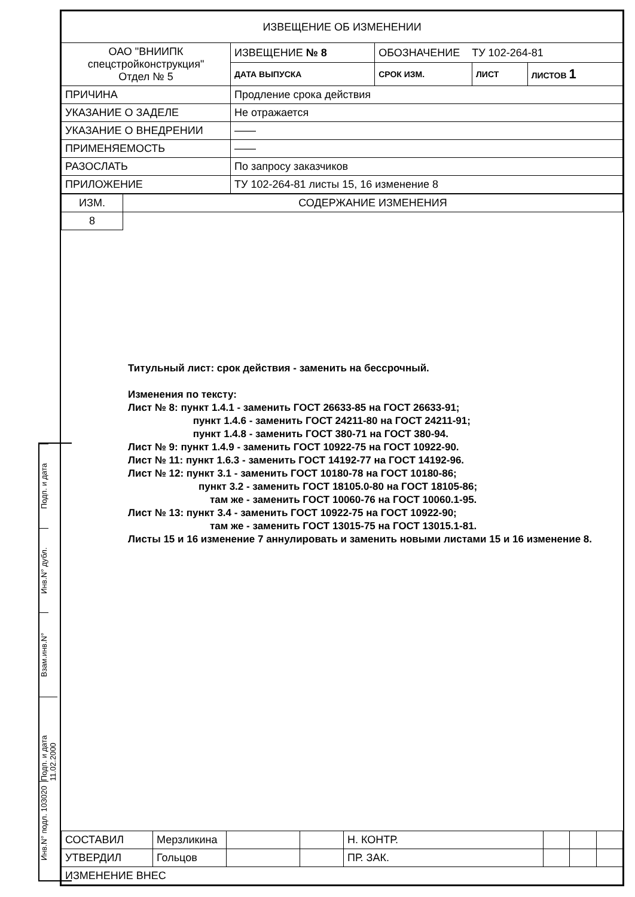Подп. и дата
Инв.N° дубл.
Взам.инв.N°
Подп. и дата 11.02.2000
Инв.N° подл. 103020
| ИЗВЕЩЕНИЕ ОБ ИЗМЕНЕНИИ | | | | |
| ОАО "ВНИИПК спецстройконструкция" Отдел № 5 | ИЗВЕЩЕНИЕ № 8 | ОБОЗНАЧЕНИЕ ТУ 102-264-81 | | |
| | ДАТА ВЫПУСКА | СРОК ИЗМ. | ЛИСТ | ЛИСТОВ 1 |
| ПРИЧИНА | Продление срока действия | | | |
| УКАЗАНИЕ О ЗАДЕЛЕ | Не отражается | | | |
| УКАЗАНИЕ О ВНЕДРЕНИИ | —— | | | |
| ПРИМЕНЯЕМОСТЬ | —— | | | |
| РАЗОСЛАТЬ | По запросу заказчиков | | | |
| ПРИЛОЖЕНИЕ | ТУ 102-264-81 листы 15, 16 изменение 8 | | | |
| ИЗМ. | СОДЕРЖАНИЕ ИЗМЕНЕНИЯ |
| 8 | |
Титульный лист: срок действия - заменить на бессрочный.
Изменения по тексту:
Лист № 8: пункт 1.4.1 - заменить ГОСТ 26633-85 на ГОСТ 26633-91;
пункт 1.4.6 - заменить ГОСТ 24211-80 на ГОСТ 24211-91;
пункт 1.4.8 - заменить ГОСТ 380-71 на ГОСТ 380-94.
Лист № 9: пункт 1.4.9 - заменить ГОСТ 10922-75 на ГОСТ 10922-90.
Лист № 11: пункт 1.6.3 - заменить ГОСТ 14192-77 на ГОСТ 14192-96.
Лист № 12: пункт 3.1 - заменить ГОСТ 10180-78 на ГОСТ 10180-86;
пункт 3.2 - заменить ГОСТ 18105.0-80 на ГОСТ 18105-86;
там же - заменить ГОСТ 10060-76 на ГОСТ 10060.1-95.
Лист № 13: пункт 3.4 - заменить ГОСТ 10922-75 на ГОСТ 10922-90;
там же - заменить ГОСТ 13015-75 на ГОСТ 13015.1-81.
Листы 15 и 16 изменение 7 аннулировать и заменить новыми листами 15 и 16 изменение 8.
| СОСТАВИЛ | Мерзликина | | | Н. КОНТР. | | | |
| УТВЕРДИЛ | Гольцов | | | ПР. ЗАК. | | | |
| ИЗМЕНЕНИЕ ВНЕС | | | | | | | |